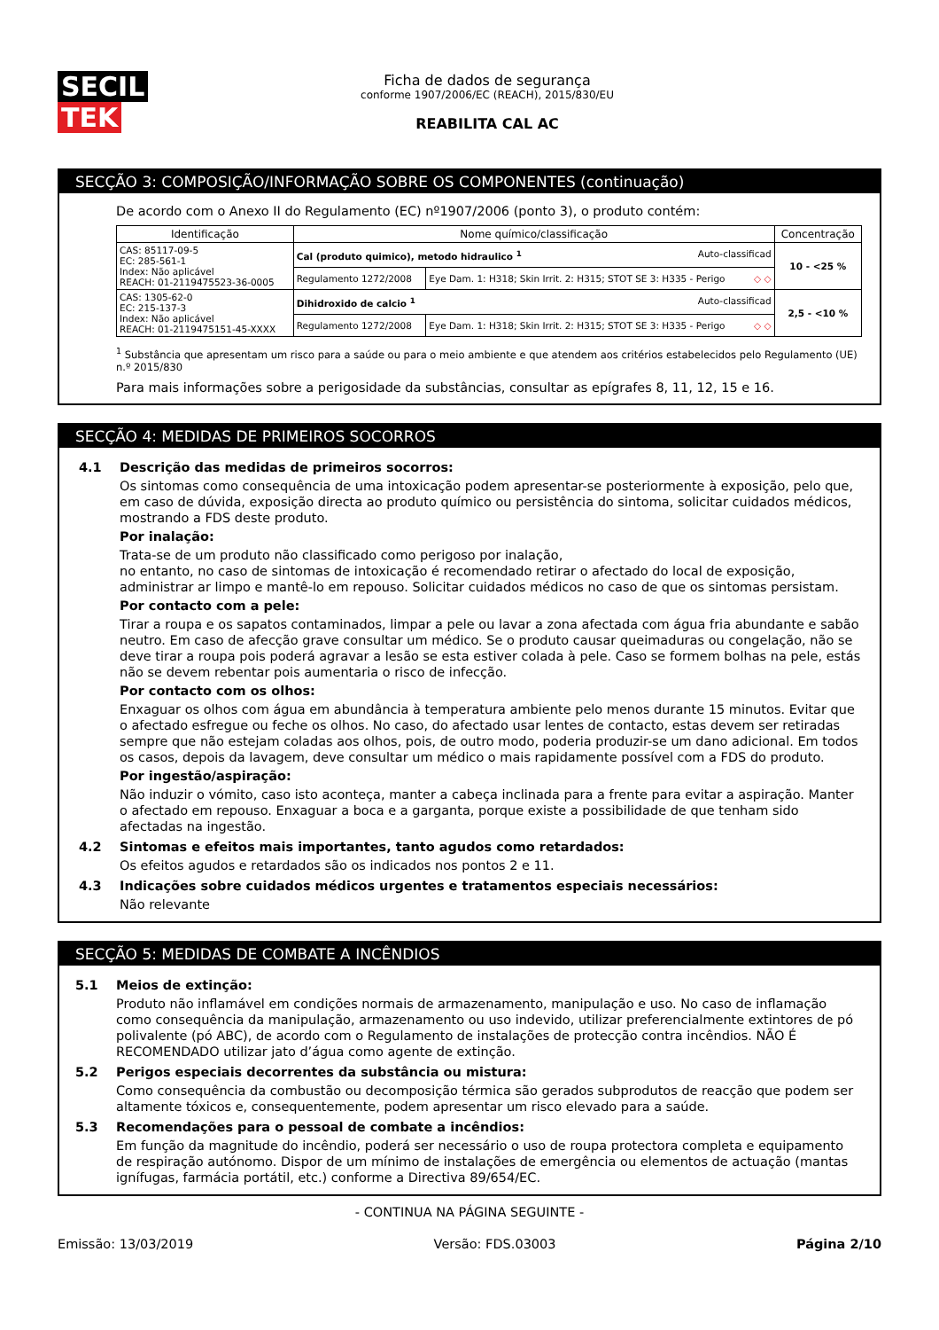SECIL TEK
Ficha de dados de segurança
conforme 1907/2006/EC (REACH), 2015/830/EU
REABILITA CAL AC
SECÇÃO 3: COMPOSIÇÃO/INFORMAÇÃO SOBRE OS COMPONENTES (continuação)
De acordo com o Anexo II do Regulamento (EC) nº1907/2006 (ponto 3), o produto contém:
| Identificação | Nome químico/classificação | | Concentração |
| --- | --- | --- | --- |
| CAS: 85117-09-5 EC: 285-561-1 Index: Não aplicável REACH: 01-2119475523-36-0005 | Cal (produto quimico), metodo hidraulico <sup>1</sup> Auto-classificad | | 10 - <25 % |
| | Regulamento 1272/2008 | Eye Dam. 1: H318; Skin Irrit. 2: H315; STOT SE 3: H335 - Perigo ◇ ◇ | |
| CAS: 1305-62-0 EC: 215-137-3 Index: Não aplicável REACH: 01-2119475151-45-XXXX | Dihidroxido de calcio <sup>1</sup> Auto-classificad | | 2,5 - <10 % |
| | Regulamento 1272/2008 | Eye Dam. 1: H318; Skin Irrit. 2: H315; STOT SE 3: H335 - Perigo ◇ ◇ | |
<sup>1</sup> Substância que apresentam um risco para a saúde ou para o meio ambiente e que atendem aos critérios estabelecidos pelo Regulamento (UE) n.º 2015/830
Para mais informações sobre a perigosidade da substâncias, consultar as epígrafes 8, 11, 12, 15 e 16.
SECÇÃO 4: MEDIDAS DE PRIMEIROS SOCORROS
4.1 Descrição das medidas de primeiros socorros:
Os sintomas como consequência de uma intoxicação podem apresentar-se posteriormente à exposição, pelo que, em caso de dúvida, exposição directa ao produto químico ou persistência do sintoma, solicitar cuidados médicos, mostrando a FDS deste produto.
Por inalação:
Trata-se de um produto não classificado como perigoso por inalação,
no entanto, no caso de sintomas de intoxicação é recomendado retirar o afectado do local de exposição, administrar ar limpo e mantê-lo em repouso. Solicitar cuidados médicos no caso de que os sintomas persistam.
Por contacto com a pele:
Tirar a roupa e os sapatos contaminados, limpar a pele ou lavar a zona afectada com água fria abundante e sabão neutro. Em caso de afecção grave consultar um médico. Se o produto causar queimaduras ou congelação, não se deve tirar a roupa pois poderá agravar a lesão se esta estiver colada à pele. Caso se formem bolhas na pele, estás não se devem rebentar pois aumentaria o risco de infecção.
Por contacto com os olhos:
Enxaguar os olhos com água em abundância à temperatura ambiente pelo menos durante 15 minutos. Evitar que o afectado esfregue ou feche os olhos. No caso, do afectado usar lentes de contacto, estas devem ser retiradas sempre que não estejam coladas aos olhos, pois, de outro modo, poderia produzir-se um dano adicional. Em todos os casos, depois da lavagem, deve consultar um médico o mais rapidamente possível com a FDS do produto.
Por ingestão/aspiração:
Não induzir o vómito, caso isto aconteça, manter a cabeça inclinada para a frente para evitar a aspiração. Manter o afectado em repouso. Enxaguar a boca e a garganta, porque existe a possibilidade de que tenham sido afectadas na ingestão.
4.2 Sintomas e efeitos mais importantes, tanto agudos como retardados:
Os efeitos agudos e retardados são os indicados nos pontos 2 e 11.
4.3 Indicações sobre cuidados médicos urgentes e tratamentos especiais necessários:
Não relevante
SECÇÃO 5: MEDIDAS DE COMBATE A INCÊNDIOS
5.1 Meios de extinção:
Produto não inflamável em condições normais de armazenamento, manipulação e uso. No caso de inflamação como consequência da manipulação, armazenamento ou uso indevido, utilizar preferencialmente extintores de pó polivalente (pó ABC), de acordo com o Regulamento de instalações de protecção contra incêndios. NÃO É RECOMENDADO utilizar jato d’água como agente de extinção.
5.2 Perigos especiais decorrentes da substância ou mistura:
Como consequência da combustão ou decomposição térmica são gerados subprodutos de reacção que podem ser altamente tóxicos e, consequentemente, podem apresentar um risco elevado para a saúde.
5.3 Recomendações para o pessoal de combate a incêndios:
Em função da magnitude do incêndio, poderá ser necessário o uso de roupa protectora completa e equipamento de respiração autónomo. Dispor de um mínimo de instalações de emergência ou elementos de actuação (mantas ignífugas, farmácia portátil, etc.) conforme a Directiva 89/654/EC.
- CONTINUA NA PÁGINA SEGUINTE -
Emissão: 13/03/2019 Versão: FDS.03003 Página 2/10